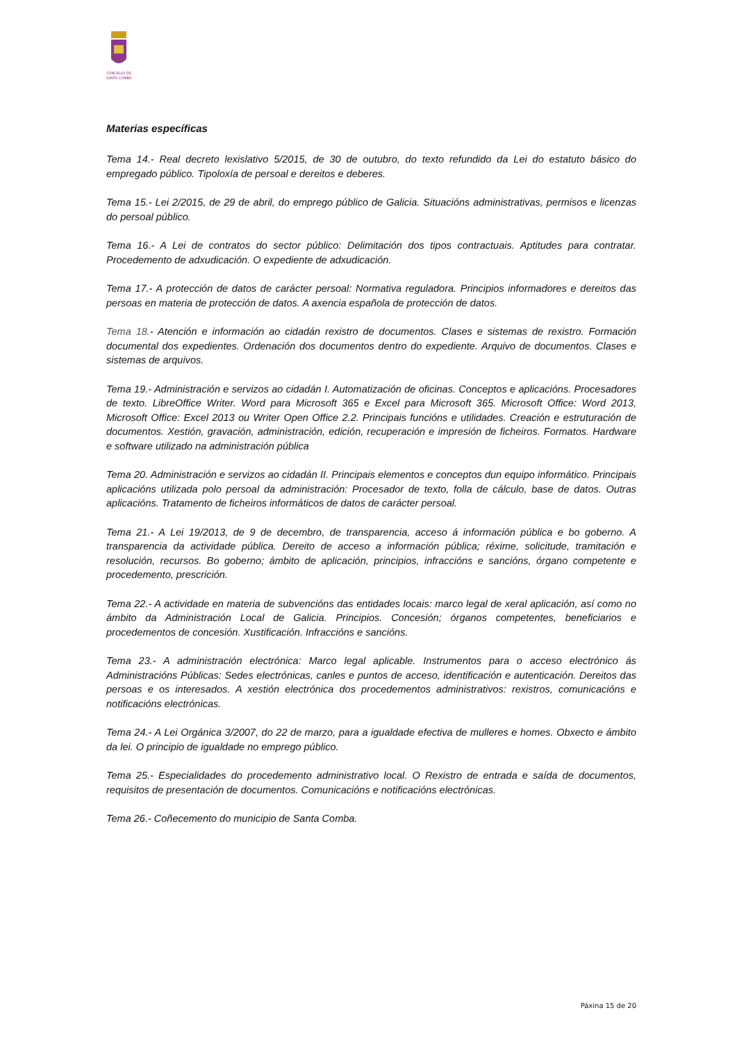CONCELLO DE
SANTA COMBA
Materias específicas
Tema 14.- Real decreto lexislativo 5/2015, de 30 de outubro, do texto refundido da Lei do estatuto básico do empregado público. Tipoloxía de persoal e dereitos e deberes.
Tema 15.- Lei 2/2015, de 29 de abril, do emprego público de Galicia. Situacións administrativas, permisos e licenzas do persoal público.
Tema 16.- A Lei de contratos do sector público: Delimitación dos tipos contractuais. Aptitudes para contratar. Procedemento de adxudicación. O expediente de adxudicación.
Tema 17.- A protección de datos de carácter persoal: Normativa reguladora. Principios informadores e dereitos das persoas en materia de protección de datos. A axencia española de protección de datos.
Tema 18.- Atención e información ao cidadán rexistro de documentos. Clases e sistemas de rexistro. Formación documental dos expedientes. Ordenación dos documentos dentro do expediente. Arquivo de documentos. Clases e sistemas de arquivos.
Tema 19.- Administración e servizos ao cidadán I. Automatización de oficinas. Conceptos e aplicacións. Procesadores de texto. LibreOffice Writer. Word para Microsoft 365 e Excel para Microsoft 365. Microsoft Office: Word 2013, Microsoft Office: Excel 2013 ou Writer Open Office 2.2. Principais funcións e utilidades. Creación e estruturación de documentos. Xestión, gravación, administración, edición, recuperación e impresión de ficheiros. Formatos. Hardware e software utilizado na administración pública
Tema 20. Administración e servizos ao cidadán II. Principais elementos e conceptos dun equipo informático. Principais aplicacións utilizada polo persoal da administración: Procesador de texto, folla de cálculo, base de datos. Outras aplicacións. Tratamento de ficheiros informáticos de datos de carácter persoal.
Tema 21.- A Lei 19/2013, de 9 de decembro, de transparencia, acceso á información pública e bo goberno. A transparencia da actividade pública. Dereito de acceso a información pública; réxime, solicitude, tramitación e resolución, recursos. Bo goberno; ámbito de aplicación, principios, infraccións e sancións, órgano competente e procedemento, prescrición.
Tema 22.- A actividade en materia de subvencións das entidades locais: marco legal de xeral aplicación, así como no ámbito da Administración Local de Galicia. Principios. Concesión; órganos competentes, beneficiarios e procedementos de concesión. Xustificación. Infraccións e sancións.
Tema 23.- A administración electrónica: Marco legal aplicable. Instrumentos para o acceso electrónico ás Administracións Públicas: Sedes electrónicas, canles e puntos de acceso, identificación e autenticación. Dereitos das persoas e os interesados. A xestión electrónica dos procedementos administrativos: rexistros, comunicacións e notificacións electrónicas.
Tema 24.- A Lei Orgánica 3/2007, do 22 de marzo, para a igualdade efectiva de mulleres e homes. Obxecto e ámbito da lei. O principio de igualdade no emprego público.
Tema 25.- Especialidades do procedemento administrativo local. O Rexistro de entrada e saída de documentos, requisitos de presentación de documentos. Comunicacións e notificacións electrónicas.
Tema 26.- Coñecemento do municipio de Santa Comba.
Páxina 15 de 20